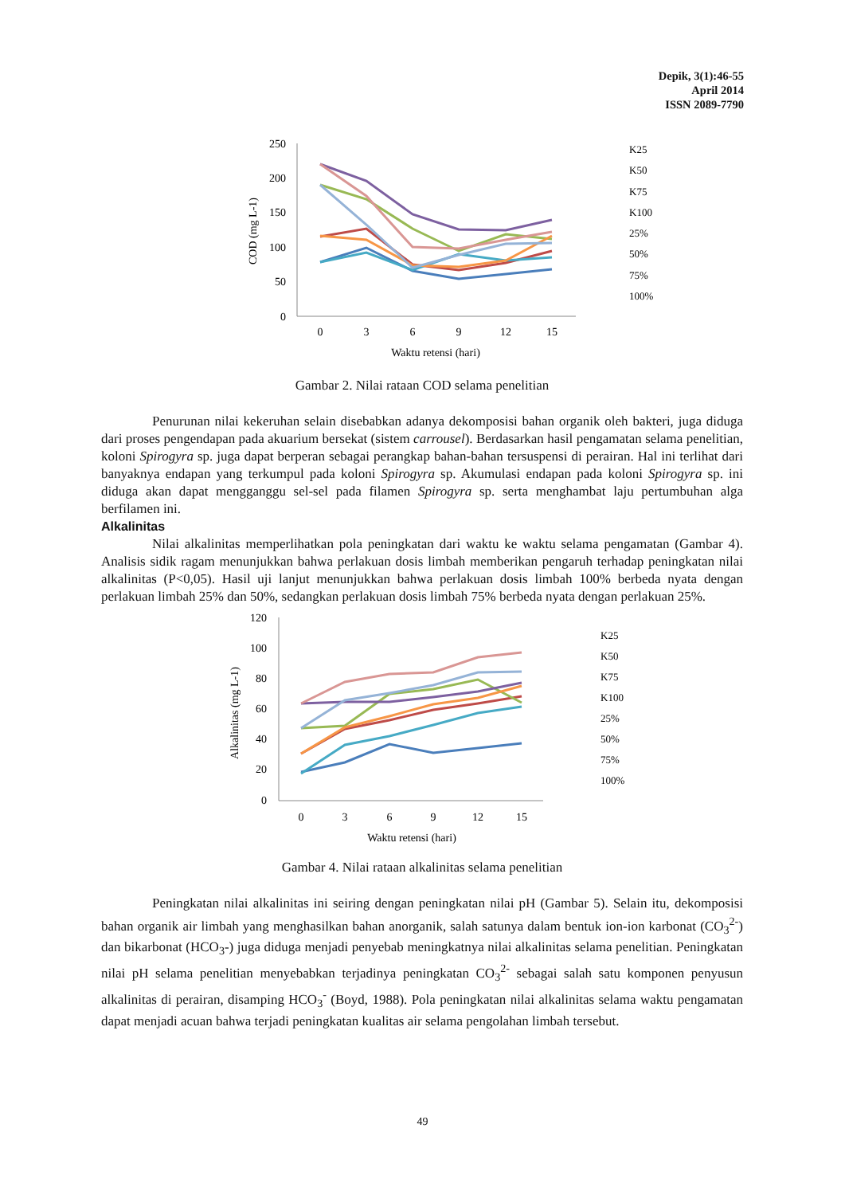Depik, 3(1):46-55
April 2014
ISSN 2089-7790
250
200
150
100
50
0
0
3
6
9
12
15
Waktu retensi (hari)
COD (mg L-1)
K25
K50
K75
K100
25%
50%
75%
100%
Gambar 2. Nilai rataan COD selama penelitian
Penurunan nilai kekeruhan selain disebabkan adanya dekomposisi bahan organik oleh bakteri, juga diduga dari proses pengendapan pada akuarium bersekat (sistem carrousel). Berdasarkan hasil pengamatan selama penelitian, koloni Spirogyra sp. juga dapat berperan sebagai perangkap bahan-bahan tersuspensi di perairan. Hal ini terlihat dari banyaknya endapan yang terkumpul pada koloni Spirogyra sp. Akumulasi endapan pada koloni Spirogyra sp. ini diduga akan dapat mengganggu sel-sel pada filamen Spirogyra sp. serta menghambat laju pertumbuhan alga berfilamen ini.
Alkalinitas
Nilai alkalinitas memperlihatkan pola peningkatan dari waktu ke waktu selama pengamatan (Gambar 4). Analisis sidik ragam menunjukkan bahwa perlakuan dosis limbah memberikan pengaruh terhadap peningkatan nilai alkalinitas (P<0,05). Hasil uji lanjut menunjukkan bahwa perlakuan dosis limbah 100% berbeda nyata dengan perlakuan limbah 25% dan 50%, sedangkan perlakuan dosis limbah 75% berbeda nyata dengan perlakuan 25%.
120
100
80
60
40
20
0
0
3
6
9
12
15
Waktu retensi (hari)
Alkalinitas (mg L-1)
K25
K50
K75
K100
25%
50%
75%
100%
Gambar 4. Nilai rataan alkalinitas selama penelitian
Peningkatan nilai alkalinitas ini seiring dengan peningkatan nilai pH (Gambar 5). Selain itu, dekomposisi bahan organik air limbah yang menghasilkan bahan anorganik, salah satunya dalam bentuk ion-ion karbonat (CO<sub>3</sub><sup>2-</sup>) dan bikarbonat (HCO<sub>3</sub>-) juga diduga menjadi penyebab meningkatnya nilai alkalinitas selama penelitian. Peningkatan nilai pH selama penelitian menyebabkan terjadinya peningkatan CO<sub>3</sub><sup>2-</sup> sebagai salah satu komponen penyusun alkalinitas di perairan, disamping HCO<sub>3</sub><sup>-</sup> (Boyd, 1988). Pola peningkatan nilai alkalinitas selama waktu pengamatan dapat menjadi acuan bahwa terjadi peningkatan kualitas air selama pengolahan limbah tersebut.
49